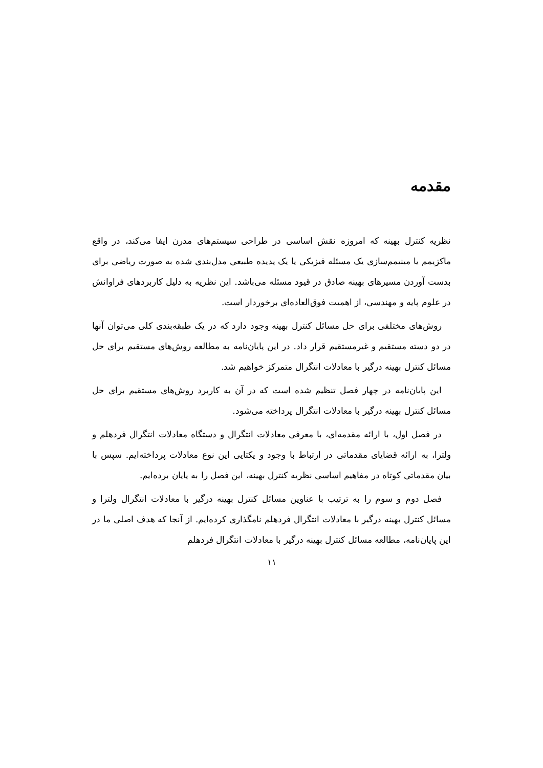مقدمه
نظریه کنترل بهینه که امروزه نقش اساسی در طراحی سیستم‌های مدرن ایفا می‌کند، در واقع ماکزیمم یا مینیمم‌سازی یک مسئله فیزیکی یا یک پدیده طبیعی مدل‌بندی شده به صورت ریاضی برای بدست آوردن مسیرهای بهینه صادق در قیود مسئله می‌باشد. این نظریه به دلیل کاربردهای فراوانش در علوم پایه و مهندسی، از اهمیت فوق‌العاده‌ای برخوردار است.
روش‌های مختلفی برای حل مسائل کنترل بهینه وجود دارد که در یک طبقه‌بندی کلی می‌توان آنها در دو دسته مستقیم و غیرمستقیم قرار داد. در این پایان‌نامه به مطالعه روش‌های مستقیم برای حل مسائل کنترل بهینه درگیر با معادلات انتگرال متمرکز خواهیم شد.
این پایان‌نامه در چهار فصل تنظیم شده است که در آن به کاربرد روش‌های مستقیم برای حل مسائل کنترل بهینه درگیر با معادلات انتگرال پرداخته می‌شود.
در فصل اول، با ارائه مقدمه‌ای، با معرفی معادلات انتگرال و دستگاه معادلات انتگرال فردهلم و ولترا، به ارائه قضایای مقدماتی در ارتباط با وجود و یکتایی این نوع معادلات پرداخته‌ایم. سپس با بیان مقدماتی کوتاه در مفاهیم اساسی نظریه کنترل بهینه، این فصل را به پایان برده‌ایم.
فصل دوم و سوم را به ترتیب با عناوین مسائل کنترل بهینه درگیر با معادلات انتگرال ولترا و مسائل کنترل بهینه درگیر با معادلات انتگرال فردهلم نامگذاری کرده‌ایم. از آنجا که هدف اصلی ما در این پایان‌نامه، مطالعه مسائل کنترل بهینه درگیر با معادلات انتگرال فردهلم
۱۱